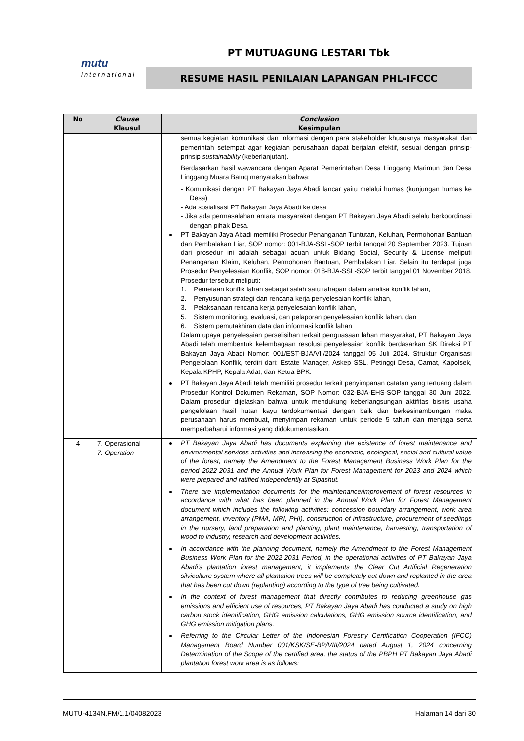mutu
international
PT MUTUAGUNG LESTARI Tbk
RESUME HASIL PENILAIAN LAPANGAN PHL-IFCCC
| No | Clause Klausul | Conclusion Kesimpulan |
| --- | --- | --- |
| | | semua kegiatan komunikasi dan Informasi dengan para stakeholder khususnya masyarakat dan pemerintah setempat agar kegiatan perusahaan dapat berjalan efektif, sesuai dengan prinsip-prinsip sustainability (keberlanjutan). Berdasarkan hasil wawancara dengan Aparat Pemerintahan Desa Linggang Marimun dan Desa Linggang Muara Batuq menyatakan bahwa: - Komunikasi dengan PT Bakayan Jaya Abadi lancar yaitu melalui humas (kunjungan humas ke Desa) - Ada sosialisasi PT Bakayan Jaya Abadi ke desa - Jika ada permasalahan antara masyarakat dengan PT Bakayan Jaya Abadi selalu berkoordinasi dengan pihak Desa. PT Bakayan Jaya Abadi memiliki Prosedur Penanganan Tuntutan, Keluhan, Permohonan Bantuan dan Pembalakan Liar, SOP nomor: 001-BJA-SSL-SOP terbit tanggal 20 September 2023. Tujuan dari prosedur ini adalah sebagai acuan untuk Bidang Social, Security & License meliputi Penanganan Klaim, Keluhan, Permohonan Bantuan, Pembalakan Liar. Selain itu terdapat juga Prosedur Penyelesaian Konflik, SOP nomor: 018-BJA-SSL-SOP terbit tanggal 01 November 2018. Prosedur tersebut meliputi: 1. Pemetaan konflik lahan sebagai salah satu tahapan dalam analisa konflik lahan, 2. Penyusunan strategi dan rencana kerja penyelesaian konflik lahan, 3. Pelaksanaan rencana kerja penyelesaian konflik lahan, 5. Sistem monitoring, evaluasi, dan pelaporan penyelesaian konflik lahan, dan 6. Sistem pemutakhiran data dan informasi konflik lahan Dalam upaya penyelesaian perselisihan terkait penguasaan lahan masyarakat, PT Bakayan Jaya Abadi telah membentuk kelembagaan resolusi penyelesaian konflik berdasarkan SK Direksi PT Bakayan Jaya Abadi Nomor: 001/EST-BJA/VII/2024 tanggal 05 Juli 2024. Struktur Organisasi Pengelolaan Konflik, terdiri dari: Estate Manager, Askep SSL, Petinggi Desa, Camat, Kapolsek, Kepala KPHP, Kepala Adat, dan Ketua BPK. PT Bakayan Jaya Abadi telah memiliki prosedur terkait penyimpanan catatan yang tertuang dalam Prosedur Kontrol Dokumen Rekaman, SOP Nomor: 032-BJA-EHS-SOP tanggal 30 Juni 2022. Dalam prosedur dijelaskan bahwa untuk mendukung keberlangsungan aktifitas bisnis usaha pengelolaan hasil hutan kayu terdokumentasi dengan baik dan berkesinambungan maka perusahaan harus membuat, menyimpan rekaman untuk periode 5 tahun dan menjaga serta memperbaharui informasi yang didokumentasikan. |
| 4 | 7. Operasional 7. Operation | PT Bakayan Jaya Abadi has documents explaining the existence of forest maintenance and environmental services activities and increasing the economic, ecological, social and cultural value of the forest, namely the Amendment to the Forest Management Business Work Plan for the period 2022-2031 and the Annual Work Plan for Forest Management for 2023 and 2024 which were prepared and ratified independently at Sipashut. There are implementation documents for the maintenance/improvement of forest resources in accordance with what has been planned in the Annual Work Plan for Forest Management document which includes the following activities: concession boundary arrangement, work area arrangement, inventory (PMA, MRI, PHI), construction of infrastructure, procurement of seedlings in the nursery, land preparation and planting, plant maintenance, harvesting, transportation of wood to industry, research and development activities. In accordance with the planning document, namely the Amendment to the Forest Management Business Work Plan for the 2022-2031 Period, in the operational activities of PT Bakayan Jaya Abadi's plantation forest management, it implements the Clear Cut Artificial Regeneration silviculture system where all plantation trees will be completely cut down and replanted in the area that has been cut down (replanting) according to the type of tree being cultivated. In the context of forest management that directly contributes to reducing greenhouse gas emissions and efficient use of resources, PT Bakayan Jaya Abadi has conducted a study on high carbon stock identification, GHG emission calculations, GHG emission source identification, and GHG emission mitigation plans. Referring to the Circular Letter of the Indonesian Forestry Certification Cooperation (IFCC) Management Board Number 001/KSK/SE-BP/VIII/2024 dated August 1, 2024 concerning Determination of the Scope of the certified area, the status of the PBPH PT Bakayan Jaya Abadi plantation forest work area is as follows: |
MUTU-4134N.FM/1.1/04082023 Halaman 14 dari 30